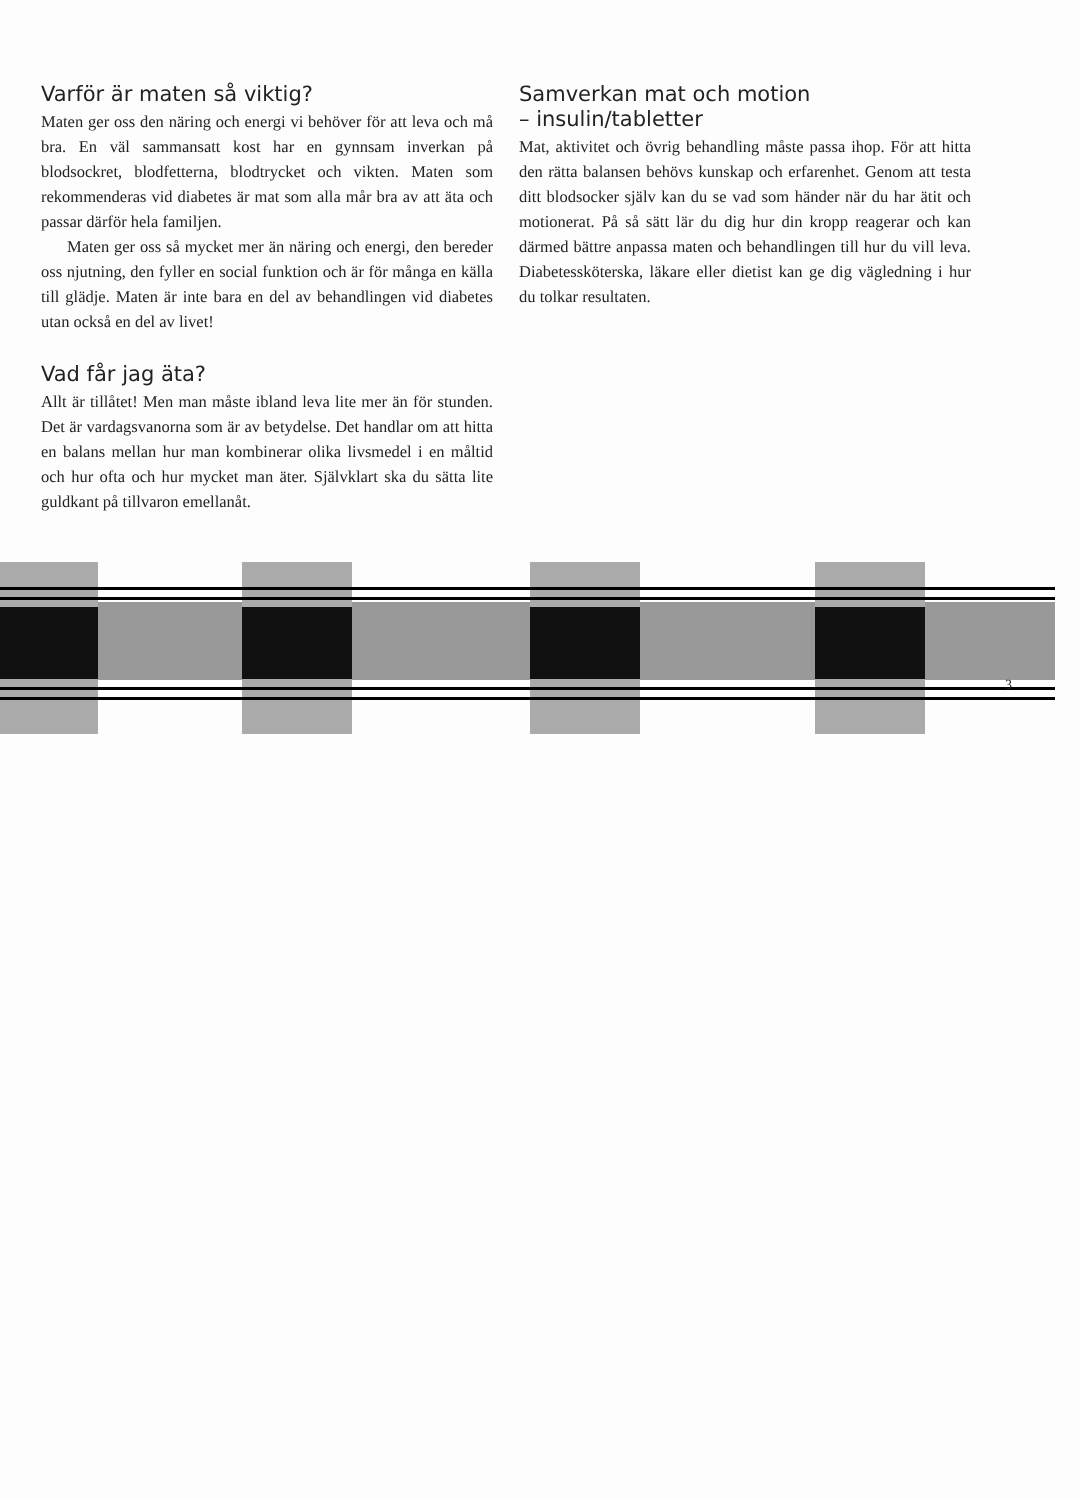Varför är maten så viktig?
Maten ger oss den näring och energi vi behöver för att leva och må bra. En väl sammansatt kost har en gynnsam inverkan på blodsockret, blodfetterna, blodtrycket och vikten. Maten som rekommenderas vid diabetes är mat som alla mår bra av att äta och passar därför hela familjen.
Maten ger oss så mycket mer än näring och energi, den bereder oss njutning, den fyller en social funktion och är för många en källa till glädje. Maten är inte bara en del av behandlingen vid diabetes utan också en del av livet!
Vad får jag äta?
Allt är tillåtet! Men man måste ibland leva lite mer än för stunden. Det är vardagsvanorna som är av betydelse. Det handlar om att hitta en balans mellan hur man kombinerar olika livsmedel i en måltid och hur ofta och hur mycket man äter. Självklart ska du sätta lite guldkant på tillvaron emellanåt.
Samverkan mat och motion
– insulin/tabletter
Mat, aktivitet och övrig behandling måste passa ihop. För att hitta den rätta balansen behövs kunskap och erfarenhet. Genom att testa ditt blodsocker själv kan du se vad som händer när du har ätit och motionerat. På så sätt lär du dig hur din kropp reagerar och kan därmed bättre anpassa maten och behandlingen till hur du vill leva. Diabetessköterska, läkare eller dietist kan ge dig vägledning i hur du tolkar resultaten.
3